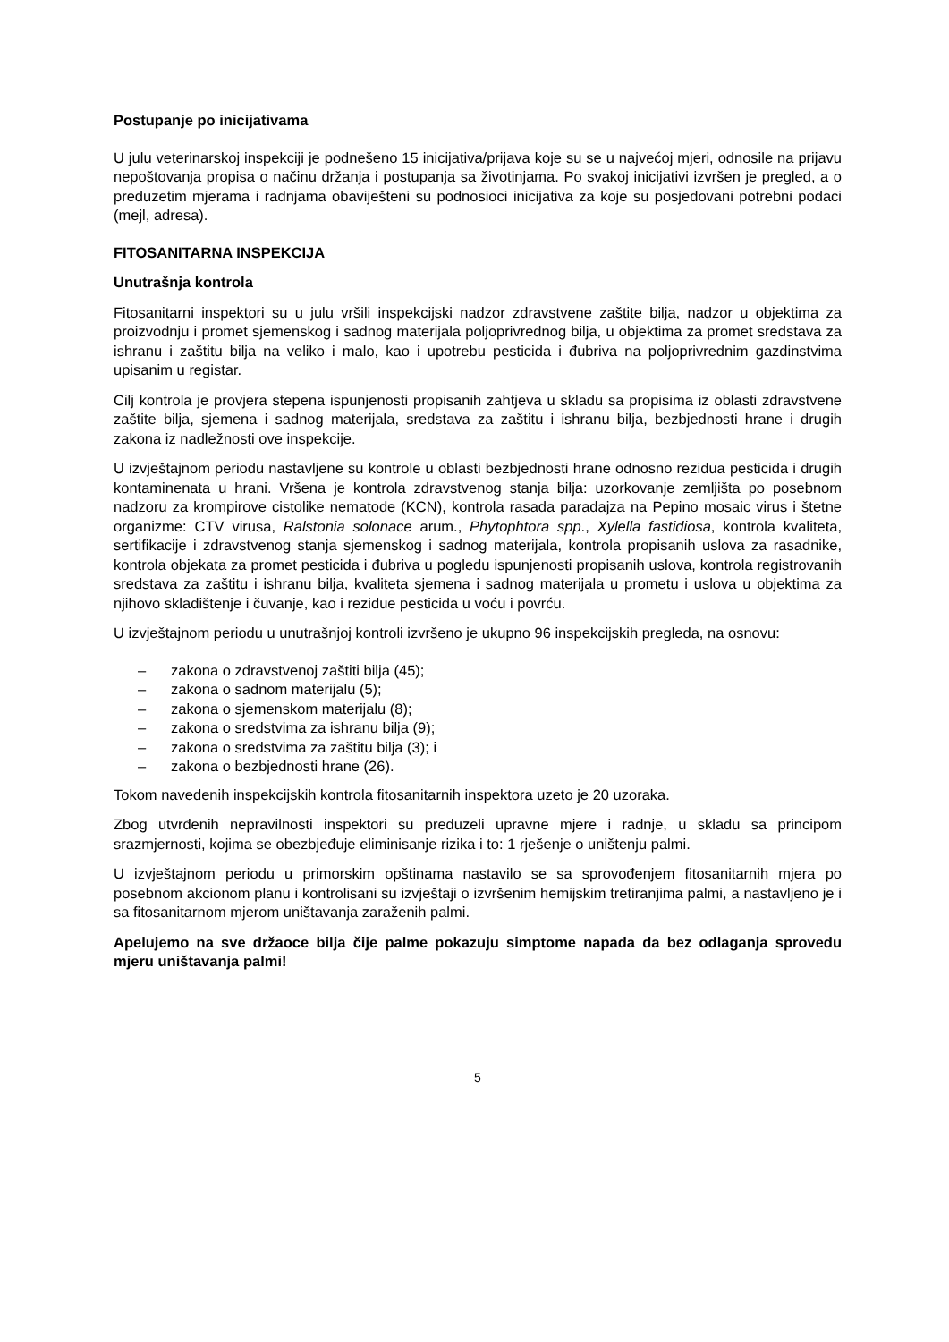Postupanje po inicijativama
U julu veterinarskoj inspekciji je podnešeno 15 inicijativa/prijava koje su se u najvećoj mjeri, odnosile na prijavu nepoštovanja propisa o načinu držanja i postupanja sa životinjama. Po svakoj inicijativi izvršen je pregled, a o preduzetim mjerama i radnjama obaviješteni su podnosioci inicijativa za koje su posjedovani potrebni podaci (mejl, adresa).
FITOSANITARNA INSPEKCIJA
Unutrašnja kontrola
Fitosanitarni inspektori su u julu vršili inspekcijski nadzor zdravstvene zaštite bilja, nadzor u objektima za proizvodnju i promet sjemenskog i sadnog materijala poljoprivrednog bilja, u objektima za promet sredstava za ishranu i zaštitu bilja na veliko i malo, kao i upotrebu pesticida i đubriva na poljoprivrednim gazdinstvima upisanim u registar.
Cilj kontrola je provjera stepena ispunjenosti propisanih zahtjeva u skladu sa propisima iz oblasti zdravstvene zaštite bilja, sjemena i sadnog materijala, sredstava za zaštitu i ishranu bilja, bezbjednosti hrane i drugih zakona iz nadležnosti ove inspekcije.
U izvještajnom periodu nastavljene su kontrole u oblasti bezbjednosti hrane odnosno rezidua pesticida i drugih kontaminenata u hrani. Vršena je kontrola zdravstvenog stanja bilja: uzorkovanje zemljišta po posebnom nadzoru za krompirove cistolike nematode (KCN), kontrola rasada paradajza na Pepino mosaic virus i štetne organizme: CTV virusa, Ralstonia solonace arum., Phytophtora spp., Xylella fastidiosa, kontrola kvaliteta, sertifikacije i zdravstvenog stanja sjemenskog i sadnog materijala, kontrola propisanih uslova za rasadnike, kontrola objekata za promet pesticida i đubriva u pogledu ispunjenosti propisanih uslova, kontrola registrovanih sredstava za zaštitu i ishranu bilja, kvaliteta sjemena i sadnog materijala u prometu i uslova u objektima za njihovo skladištenje i čuvanje, kao i rezidue pesticida u voću i povrću.
U izvještajnom periodu u unutrašnjoj kontroli izvršeno je ukupno 96 inspekcijskih pregleda, na osnovu:
– zakona o zdravstvenoj zaštiti bilja (45);
– zakona o sadnom materijalu (5);
– zakona o sjemenskom materijalu (8);
– zakona o sredstvima za ishranu bilja (9);
– zakona o sredstvima za zaštitu bilja (3); i
– zakona o bezbjednosti hrane (26).
Tokom navedenih inspekcijskih kontrola fitosanitarnih inspektora uzeto je 20 uzoraka.
Zbog utvrđenih nepravilnosti inspektori su preduzeli upravne mjere i radnje, u skladu sa principom srazmjernosti, kojima se obezbjeđuje eliminisanje rizika i to: 1 rješenje o uništenju palmi.
U izvještajnom periodu u primorskim opštinama nastavilo se sa sprovođenjem fitosanitarnih mjera po posebnom akcionom planu i kontrolisani su izvještaji o izvršenim hemijskim tretiranjima palmi, a nastavljeno je i sa fitosanitarnom mjerom uništavanja zaraženih palmi.
Apelujemo na sve držaoce bilja čije palme pokazuju simptome napada da bez odlaganja sprovedu mjeru uništavanja palmi!
5